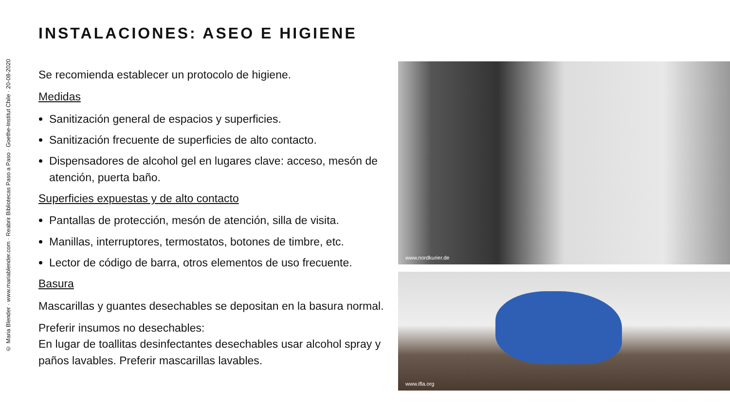© Maria Blender · www.mariablender.com · Reabrir Bibliotecas Paso a Paso · Goethe-Institut Chile · 20-08-2020
INSTALACIONES: ASEO E HIGIENE
Se recomienda establecer un protocolo de higiene.
Medidas
Sanitización general de espacios y superficies.
Sanitización frecuente de superficies de alto contacto.
Dispensadores de alcohol gel en lugares clave: acceso, mesón de atención, puerta baño.
Superficies expuestas y de alto contacto
Pantallas de protección, mesón de atención, silla de visita.
Manillas, interruptores, termostatos, botones de timbre, etc.
Lector de código de barra, otros elementos de uso frecuente.
Basura
Mascarillas y guantes desechables se depositan en la basura normal.
Preferir insumos no desechables:
En lugar de toallitas desinfectantes desechables usar alcohol spray y paños lavables. Preferir mascarillas lavables.
www.nordkurier.de
www.ifla.org